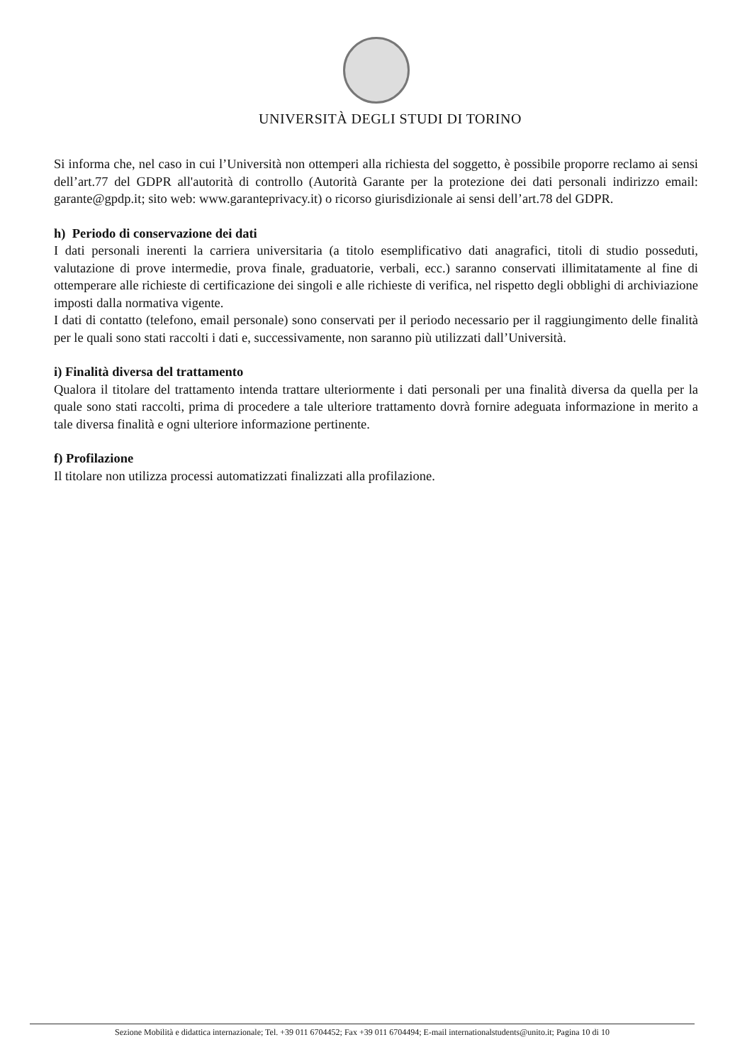UNIVERSITÀ DEGLI STUDI DI TORINO
Si informa che, nel caso in cui l’Università non ottemperi alla richiesta del soggetto, è possibile proporre reclamo ai sensi dell’art.77 del GDPR all'autorità di controllo (Autorità Garante per la protezione dei dati personali indirizzo email: garante@gpdp.it; sito web: www.garanteprivacy.it) o ricorso giurisdizionale ai sensi dell’art.78 del GDPR.
h) Periodo di conservazione dei dati
I dati personali inerenti la carriera universitaria (a titolo esemplificativo dati anagrafici, titoli di studio posseduti, valutazione di prove intermedie, prova finale, graduatorie, verbali, ecc.) saranno conservati illimitatamente al fine di ottemperare alle richieste di certificazione dei singoli e alle richieste di verifica, nel rispetto degli obblighi di archiviazione imposti dalla normativa vigente.
I dati di contatto (telefono, email personale) sono conservati per il periodo necessario per il raggiungimento delle finalità per le quali sono stati raccolti i dati e, successivamente, non saranno più utilizzati dall’Università.
i) Finalità diversa del trattamento
Qualora il titolare del trattamento intenda trattare ulteriormente i dati personali per una finalità diversa da quella per la quale sono stati raccolti, prima di procedere a tale ulteriore trattamento dovrà fornire adeguata informazione in merito a tale diversa finalità e ogni ulteriore informazione pertinente.
f) Profilazione
Il titolare non utilizza processi automatizzati finalizzati alla profilazione.
Sezione Mobilità e didattica internazionale; Tel. +39 011 6704452; Fax +39 011 6704494; E-mail internationalstudents@unito.it; Pagina 10 di 10